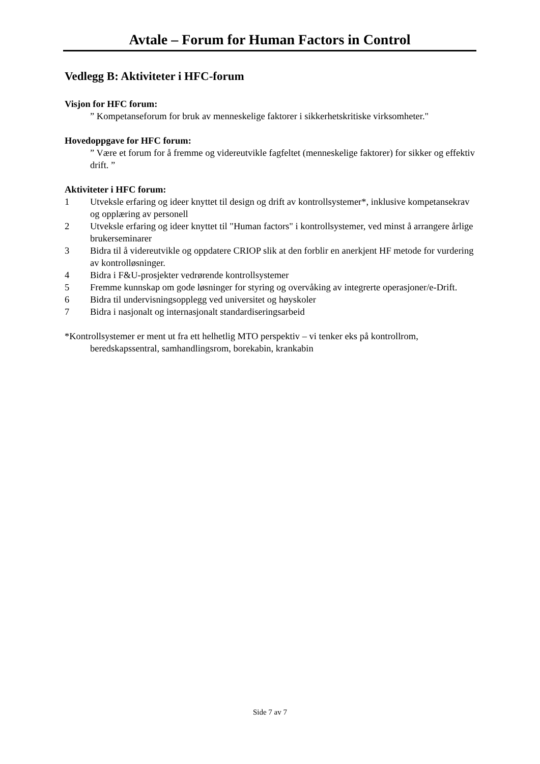Avtale – Forum for Human Factors in Control
Vedlegg B: Aktiviteter i HFC-forum
Visjon for HFC forum:
” Kompetanseforum for bruk av menneskelige faktorer i sikkerhetskritiske virksomheter."
Hovedoppgave for HFC forum:
” Være et forum for å fremme og videreutvikle fagfeltet (menneskelige faktorer) for sikker og effektiv drift. ”
Aktiviteter i HFC forum:
1 Utveksle erfaring og ideer knyttet til design og drift av kontrollsystemer*, inklusive kompetansekrav og opplæring av personell
2 Utveksle erfaring og ideer knyttet til "Human factors" i kontrollsystemer, ved minst å arrangere årlige brukerseminarer
3 Bidra til å videreutvikle og oppdatere CRIOP slik at den forblir en anerkjent HF metode for vurdering av kontrolløsninger.
4 Bidra i F&U-prosjekter vedrørende kontrollsystemer
5 Fremme kunnskap om gode løsninger for styring og overvåking av integrerte operasjoner/e-Drift.
6 Bidra til undervisningsopplegg ved universitet og høyskoler
7 Bidra i nasjonalt og internasjonalt standardiseringsarbeid
*Kontrollsystemer er ment ut fra ett helhetlig MTO perspektiv – vi tenker eks på kontrollrom, beredskapssentral, samhandlingsrom, borekabin, krankabin
Side 7 av 7